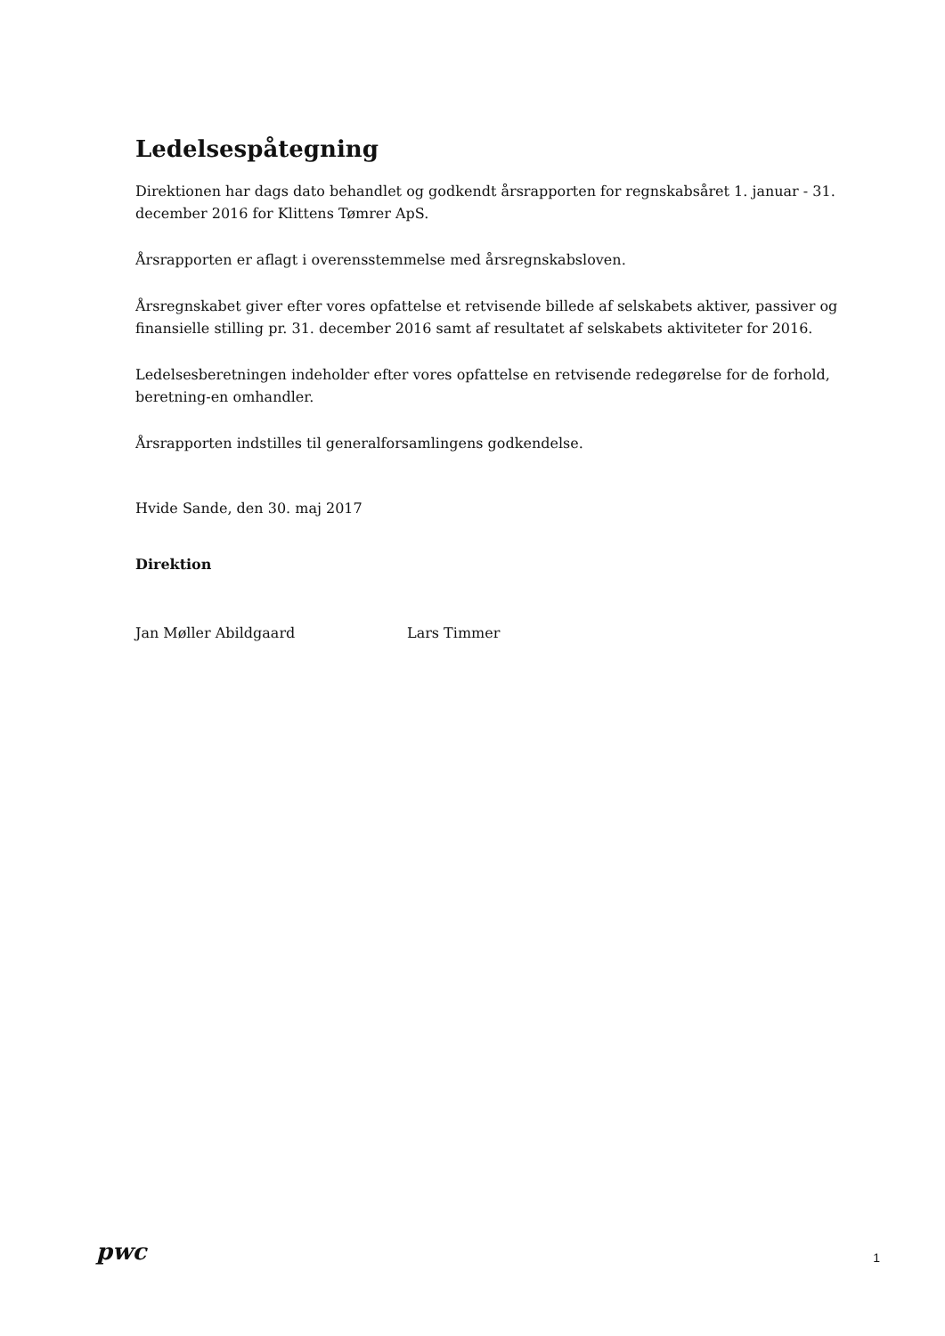Ledelsespåtegning
Direktionen har dags dato behandlet og godkendt årsrapporten for regnskabsåret 1. januar - 31. december 2016 for Klittens Tømrer ApS.
Årsrapporten er aflagt i overensstemmelse med årsregnskabsloven.
Årsregnskabet giver efter vores opfattelse et retvisende billede af selskabets aktiver, passiver og finansielle stilling pr. 31. december 2016 samt af resultatet af selskabets aktiviteter for 2016.
Ledelsesberetningen indeholder efter vores opfattelse en retvisende redegørelse for de forhold, beretning-en omhandler.
Årsrapporten indstilles til generalforsamlingens godkendelse.
Hvide Sande, den 30. maj 2017
Direktion
Jan Møller Abildgaard Lars Timmer
pwc
1